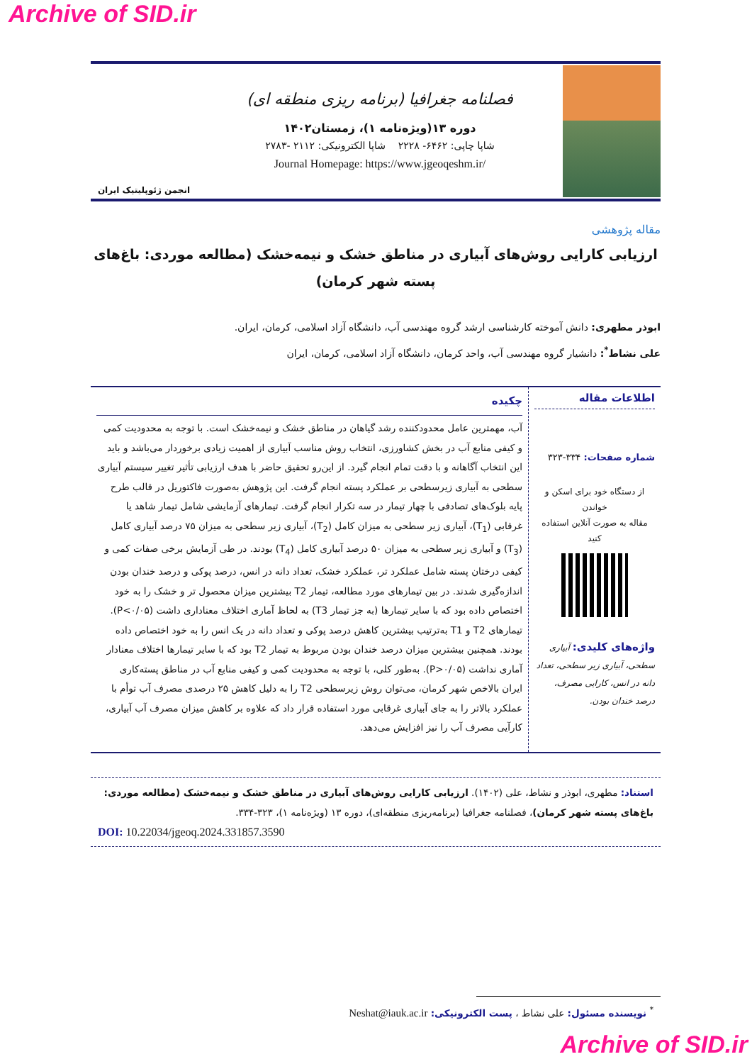Archive of SID.ir
انجمن ژئوپلیتیک ایران
فصلنامه جغرافیا (برنامه ریزی منطقه ای)
دوره ۱۳(ویژه‌نامه ۱)، زمستان۱۴۰۲
شاپا چاپی: ۶۴۶۲- ۲۲۲۸ شاپا الکترونیکی: ۲۱۱۲ -۲۷۸۳
Journal Homepage: https://www.jgeoqeshm.ir/
مقاله پژوهشی
ارزیابی کارایی روش‌های آبیاری در مناطق خشک و نیمه‌خشک (مطالعه موردی: باغ‌های پسته شهر کرمان)
ابوذر مطهری: دانش آموخته کارشناسی ارشد گروه مهندسی آب، دانشگاه آزاد اسلامی، کرمان، ایران.
علی نشاط<sup>*</sup>: دانشیار گروه مهندسی آب، واحد کرمان، دانشگاه آزاد اسلامی، کرمان، ایران
اطلاعات مقاله
شماره صفحات: ۳۳۴-۳۲۳
از دستگاه خود برای اسکن و خواندن
مقاله به صورت آنلاین استفاده کنید
واژه‌های کلیدی: آبیاری سطحی، آبیاری زیر سطحی، تعداد دانه در انس، کارایی مصرف، درصد خندان بودن.
چکیده
آب، مهمترین عامل محدودکننده رشد گیاهان در مناطق خشک و نیمه‌خشک است. با توجه به محدودیت کمی و کیفی منابع آب در بخش کشاورزی، انتخاب روش مناسب آبیاری از اهمیت زیادی برخوردار می‌باشد و باید این انتخاب آگاهانه و با دقت تمام انجام گیرد. از این‌رو تحقیق حاضر با هدف ارزیابی تأثیر تغییر سیستم آبیاری سطحی به آبیاری زیرسطحی بر عملکرد پسته انجام گرفت. این پژوهش به‌صورت فاکتوریل در قالب طرح پایه بلوک‌های تصادفی با چهار تیمار در سه تکرار انجام گرفت. تیمارهای آزمایشی شامل تیمار شاهد یا غرقابی (T<sub>1</sub>)، آبیاری زیر سطحی به میزان کامل (T<sub>2</sub>)، آبیاری زیر سطحی به میزان ۷۵ درصد آبیاری کامل (T<sub>3</sub>) و آبیاری زیر سطحی به میزان ۵۰ درصد آبیاری کامل (T<sub>4</sub>) بودند. در طی آزمایش برخی صفات کمی و کیفی درختان پسته شامل عملکرد تر، عملکرد خشک، تعداد دانه در انس، درصد پوکی و درصد خندان بودن اندازه‌گیری شدند. در بین تیمارهای مورد مطالعه، تیمار T2 بیشترین میزان محصول تر و خشک را به خود اختصاص داده بود که با سایر تیمارها (به جز تیمار T3) به لحاظ آماری اختلاف معناداری داشت (P<۰/۰۵). تیمارهای T2 و T1 به‌ترتیب بیشترین کاهش درصد پوکی و تعداد دانه در یک انس را به خود اختصاص داده بودند. همچنین بیشترین میزان درصد خندان بودن مربوط به تیمار T2 بود که با سایر تیمارها اختلاف معنادار آماری نداشت (P>۰/۰۵). به‌طور کلی، با توجه به محدودیت کمی و کیفی منابع آب در مناطق پسته‌کاری ایران بالاخص شهر کرمان، می‌توان روش زیرسطحی T2 را به دلیل کاهش ۲۵ درصدی مصرف آب توأم با عملکرد بالاتر را به جای آبیاری غرقابی مورد استفاده قرار داد که علاوه بر کاهش میزان مصرف آب آبیاری، کارآیی مصرف آب را نیز افزایش می‌دهد.
استناد: مطهری، ابوذر و نشاط، علی (۱۴۰۲). ارزیابی کارایی روش‌های آبیاری در مناطق خشک و نیمه‌خشک (مطالعه موردی: باغ‌های پسته شهر کرمان)، فصلنامه جغرافیا (برنامه‌ریزی منطقه‌ای)، دوره ۱۳ (ویژه‌نامه ۱)، ۳۲۳-۳۳۴.
DOI: 10.22034/jgeoq.2024.331857.3590
<sup>*</sup> نویسنده مسئول: علی نشاط ، پست الکترونیکی: Neshat@iauk.ac.ir
Archive of SID.ir